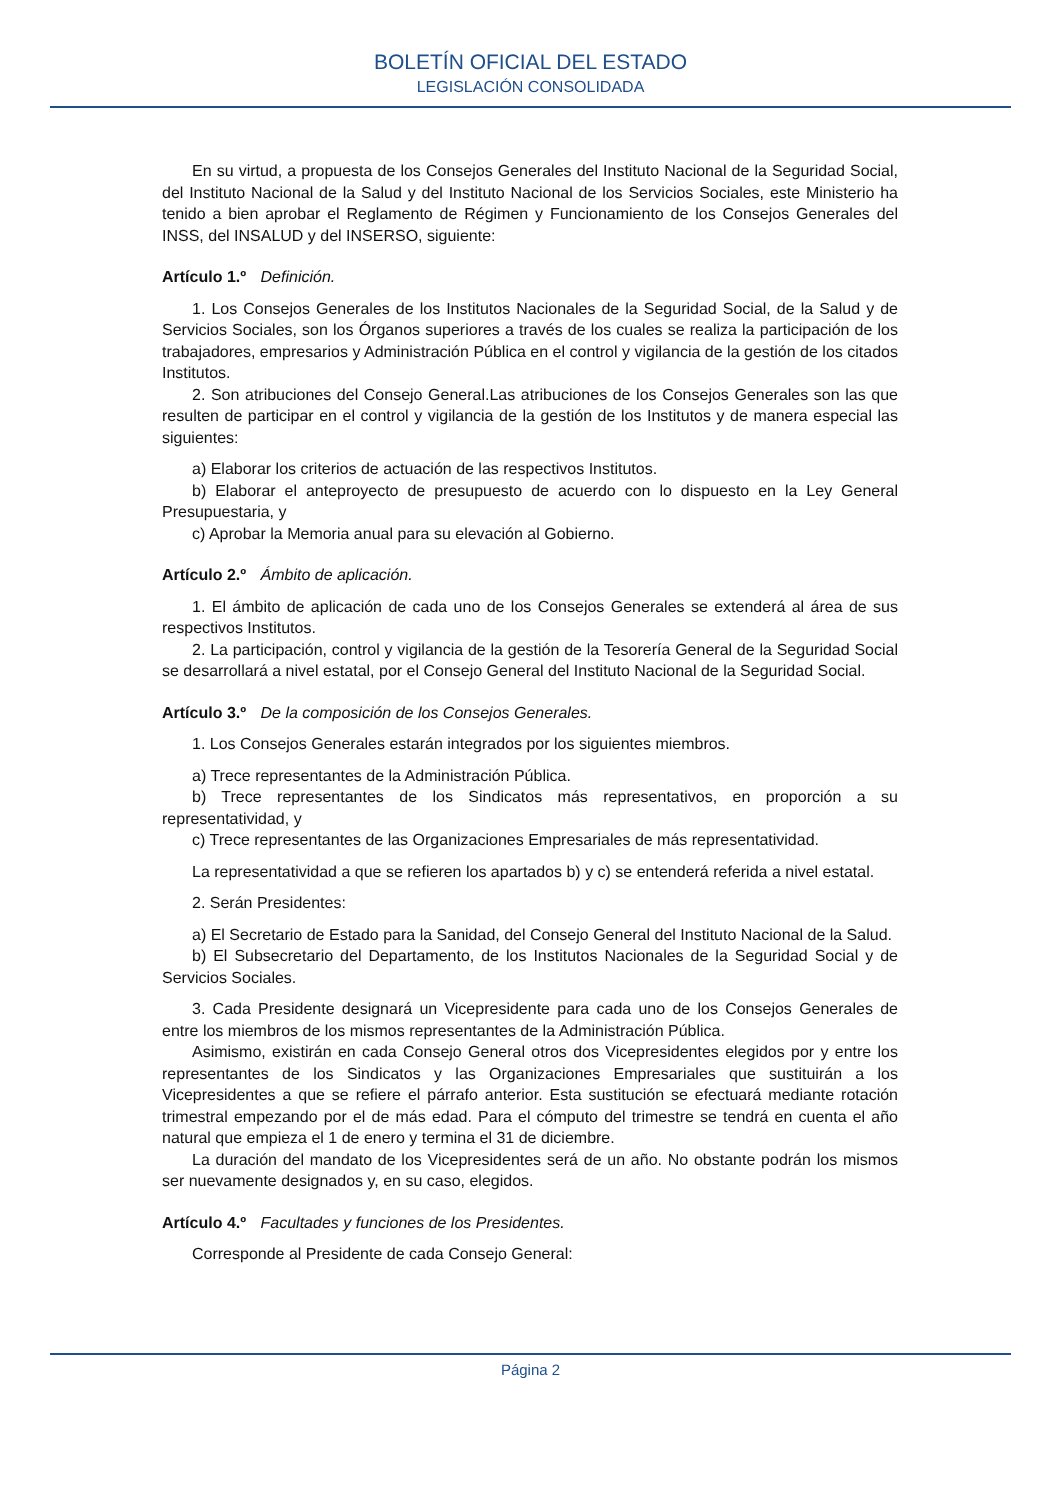BOLETÍN OFICIAL DEL ESTADO
LEGISLACIÓN CONSOLIDADA
En su virtud, a propuesta de los Consejos Generales del Instituto Nacional de la Seguridad Social, del Instituto Nacional de la Salud y del Instituto Nacional de los Servicios Sociales, este Ministerio ha tenido a bien aprobar el Reglamento de Régimen y Funcionamiento de los Consejos Generales del INSS, del INSALUD y del INSERSO, siguiente:
Artículo 1.º Definición.
1. Los Consejos Generales de los Institutos Nacionales de la Seguridad Social, de la Salud y de Servicios Sociales, son los Órganos superiores a través de los cuales se realiza la participación de los trabajadores, empresarios y Administración Pública en el control y vigilancia de la gestión de los citados Institutos.
2. Son atribuciones del Consejo General.Las atribuciones de los Consejos Generales son las que resulten de participar en el control y vigilancia de la gestión de los Institutos y de manera especial las siguientes:
a) Elaborar los criterios de actuación de las respectivos Institutos.
b) Elaborar el anteproyecto de presupuesto de acuerdo con lo dispuesto en la Ley General Presupuestaria, y
c) Aprobar la Memoria anual para su elevación al Gobierno.
Artículo 2.º Ámbito de aplicación.
1. El ámbito de aplicación de cada uno de los Consejos Generales se extenderá al área de sus respectivos Institutos.
2. La participación, control y vigilancia de la gestión de la Tesorería General de la Seguridad Social se desarrollará a nivel estatal, por el Consejo General del Instituto Nacional de la Seguridad Social.
Artículo 3.º De la composición de los Consejos Generales.
1. Los Consejos Generales estarán integrados por los siguientes miembros.
a) Trece representantes de la Administración Pública.
b) Trece representantes de los Sindicatos más representativos, en proporción a su representatividad, y
c) Trece representantes de las Organizaciones Empresariales de más representatividad.
La representatividad a que se refieren los apartados b) y c) se entenderá referida a nivel estatal.
2. Serán Presidentes:
a) El Secretario de Estado para la Sanidad, del Consejo General del Instituto Nacional de la Salud.
b) El Subsecretario del Departamento, de los Institutos Nacionales de la Seguridad Social y de Servicios Sociales.
3. Cada Presidente designará un Vicepresidente para cada uno de los Consejos Generales de entre los miembros de los mismos representantes de la Administración Pública.
Asimismo, existirán en cada Consejo General otros dos Vicepresidentes elegidos por y entre los representantes de los Sindicatos y las Organizaciones Empresariales que sustituirán a los Vicepresidentes a que se refiere el párrafo anterior. Esta sustitución se efectuará mediante rotación trimestral empezando por el de más edad. Para el cómputo del trimestre se tendrá en cuenta el año natural que empieza el 1 de enero y termina el 31 de diciembre.
La duración del mandato de los Vicepresidentes será de un año. No obstante podrán los mismos ser nuevamente designados y, en su caso, elegidos.
Artículo 4.º Facultades y funciones de los Presidentes.
Corresponde al Presidente de cada Consejo General:
Página 2